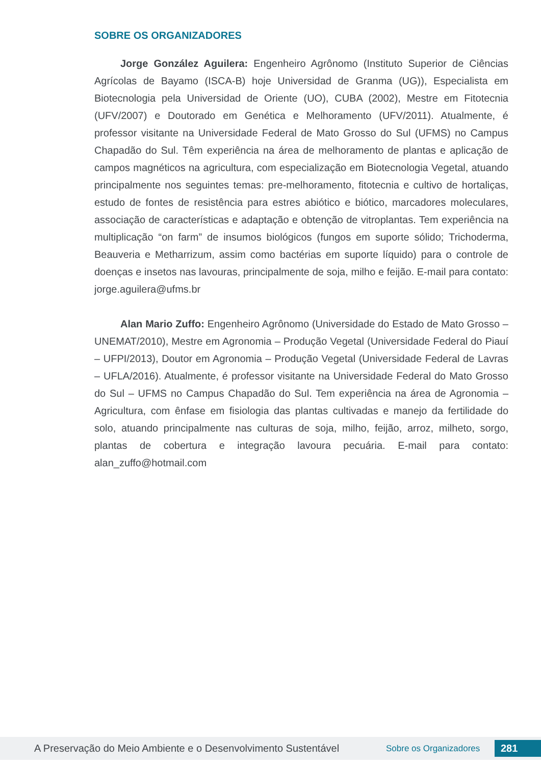SOBRE OS ORGANIZADORES
Jorge González Aguilera: Engenheiro Agrônomo (Instituto Superior de Ciências Agrícolas de Bayamo (ISCA-B) hoje Universidad de Granma (UG)), Especialista em Biotecnologia pela Universidad de Oriente (UO), CUBA (2002), Mestre em Fitotecnia (UFV/2007) e Doutorado em Genética e Melhoramento (UFV/2011). Atualmente, é professor visitante na Universidade Federal de Mato Grosso do Sul (UFMS) no Campus Chapadão do Sul. Têm experiência na área de melhoramento de plantas e aplicação de campos magnéticos na agricultura, com especialização em Biotecnologia Vegetal, atuando principalmente nos seguintes temas: pre-melhoramento, fitotecnia e cultivo de hortaliças, estudo de fontes de resistência para estres abiótico e biótico, marcadores moleculares, associação de características e adaptação e obtenção de vitroplantas. Tem experiência na multiplicação “on farm” de insumos biológicos (fungos em suporte sólido; Trichoderma, Beauveria e Metharrizum, assim como bactérias em suporte líquido) para o controle de doenças e insetos nas lavouras, principalmente de soja, milho e feijão. E-mail para contato: jorge.aguilera@ufms.br
Alan Mario Zuffo: Engenheiro Agrônomo (Universidade do Estado de Mato Grosso – UNEMAT/2010), Mestre em Agronomia – Produção Vegetal (Universidade Federal do Piauí – UFPI/2013), Doutor em Agronomia – Produção Vegetal (Universidade Federal de Lavras – UFLA/2016). Atualmente, é professor visitante na Universidade Federal do Mato Grosso do Sul – UFMS no Campus Chapadão do Sul. Tem experiência na área de Agronomia – Agricultura, com ênfase em fisiologia das plantas cultivadas e manejo da fertilidade do solo, atuando principalmente nas culturas de soja, milho, feijão, arroz, milheto, sorgo, plantas de cobertura e integração lavoura pecuária. E-mail para contato: alan_zuffo@hotmail.com
A Preservação do Meio Ambiente e o Desenvolvimento Sustentável Sobre os Organizadores 281